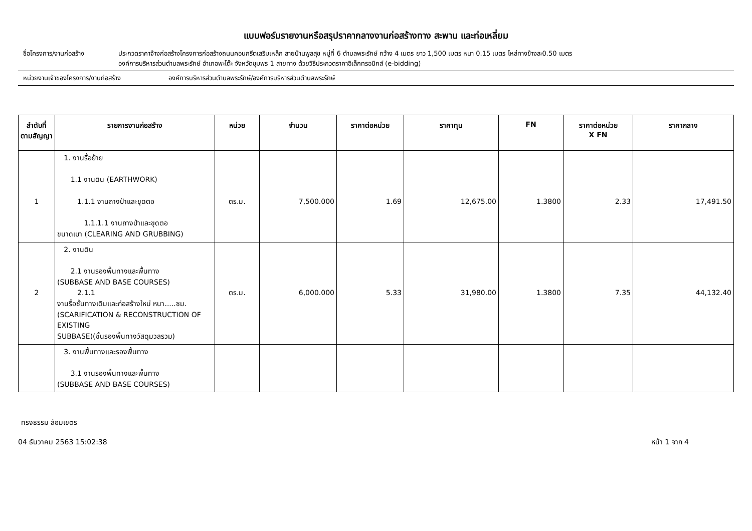แบบฟอร์มรายงานหรือสรุปราคากลางงานก่อสร้างทาง สะพาน และท่อเหลี่ยม
ชื่อโครงการ/งานก่อสร้าง ประกวดราคาจ้างก่อสร้างโครงการก่อสร้างถนนคอนกรีตเสริมเหล็ก สายบ้านพูลสุข หมู่ที่ 6 ตำบลพระรักษ์ กว้าง 4 เมตร ยาว 1,500 เมตร หนา 0.15 เมตร ไหล่ทางข้างละ0.50 เมตร
องค์การบริหารส่วนตำบลพระรักษ์ อำเภอพะโต๊ะ จังหวัดชุมพร 1 สายทาง ด้วยวิธีประกวดราคาอิเล็กทรอนิกส์ (e-bidding)
หน่วยงานเจ้าของโครงการ/งานก่อสร้าง องค์การบริหารส่วนตำบลพระรักษ์/องค์การบริหารส่วนตำบลพระรักษ์
| ลำดับที่ ตามสัญญา | รายการงานก่อสร้าง | หน่วย | จำนวน | ราคาต่อหน่วย | ราคาทุน | FN | ราคาต่อหน่วย X FN | ราคากลาง |
| --- | --- | --- | --- | --- | --- | --- | --- | --- |
| 1 | 1. งานรื้อย้าย 1.1 งานดิน (EARTHWORK) 1.1.1 งานถางป่าและขุดตอ 1.1.1.1 งานถางป่าและขุดตอ ขนาดเบา (CLEARING AND GRUBBING) | ตร.ม. | 7,500.000 | 1.69 | 12,675.00 | 1.3800 | 2.33 | 17,491.50 |
| 2 | 2. งานดิน 2.1 งานรองพื้นทางและพื้นทาง (SUBBASE AND BASE COURSES) 2.1.1 งานรื้อชั้นทางเดิมและก่อสร้างใหม่ หนา.....ซม. (SCARIFICATION & RECONSTRUCTION OF EXISTING SUBBASE)(ชั้นรองพื้นทางวัสดุมวลรวม) | ตร.ม. | 6,000.000 | 5.33 | 31,980.00 | 1.3800 | 7.35 | 44,132.40 |
| | 3. งานพื้นทางและรองพื้นทาง 3.1 งานรองพื้นทางและพื้นทาง (SUBBASE AND BASE COURSES) | | | | | | | |
ทรงธรรม ล้อมเขตร
04 ธันวาคม 2563 15:02:38 หน้า 1 จาก 4